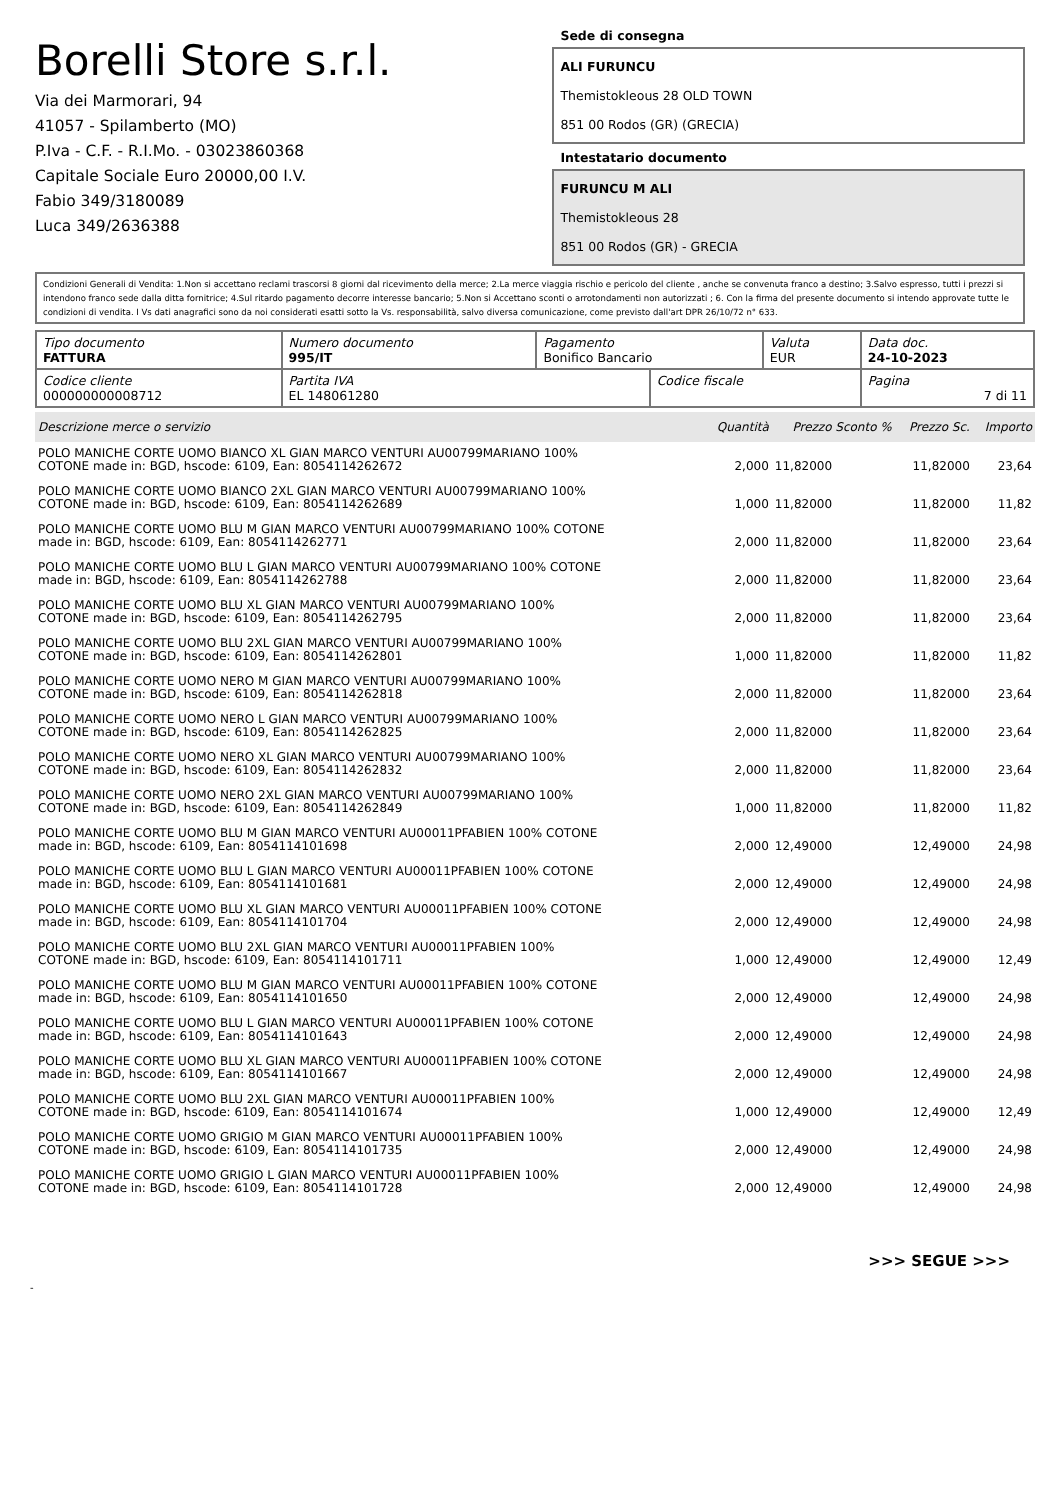Borelli Store s.r.l.
Via dei Marmorari, 94
41057 - Spilamberto (MO)
P.Iva - C.F. - R.I.Mo. - 03023860368
Capitale Sociale Euro 20000,00 I.V.
Fabio 349/3180089
Luca 349/2636388
Sede di consegna
ALI FURUNCU
Themistokleous 28 OLD TOWN
851 00 Rodos (GR) (GRECIA)
Intestatario documento
FURUNCU M ALI
Themistokleous 28
851 00 Rodos (GR) - GRECIA
Condizioni Generali di Vendita: 1.Non si accettano reclami trascorsi 8 giorni dal ricevimento della merce; 2.La merce viaggia rischio e pericolo del cliente , anche se convenuta franco a destino; 3.Salvo espresso, tutti i prezzi si intendono franco sede dalla ditta fornitrice; 4.Sul ritardo pagamento decorre interesse bancario; 5.Non si Accettano sconti o arrotondamenti non autorizzati ; 6. Con la firma del presente documento si intendo approvate tutte le condizioni di vendita. I Vs dati anagrafici sono da noi considerati esatti sotto la Vs. responsabilità, salvo diversa comunicazione, come previsto dall'art DPR 26/10/72 n° 633.
| Tipo documento FATTURA | Numero documento 995/IT | Pagamento Bonifico Bancario | | Valuta EUR | Data doc. 24-10-2023 |
| Codice cliente 000000000008712 | Partita IVA EL 148061280 | | Codice fiscale | | Pagina 7 di 11 |
| Descrizione merce o servizio | Quantità | Prezzo Sconto % | Prezzo Sc. | Importo |
| --- | --- | --- | --- | --- |
| POLO MANICHE CORTE UOMO BIANCO XL GIAN MARCO VENTURI AU00799MARIANO 100% COTONE made in: BGD, hscode: 6109, Ean: 8054114262672 | 2,000 | 11,82000 | 11,82000 | 23,64 |
| POLO MANICHE CORTE UOMO BIANCO 2XL GIAN MARCO VENTURI AU00799MARIANO 100% COTONE made in: BGD, hscode: 6109, Ean: 8054114262689 | 1,000 | 11,82000 | 11,82000 | 11,82 |
| POLO MANICHE CORTE UOMO BLU M GIAN MARCO VENTURI AU00799MARIANO 100% COTONE made in: BGD, hscode: 6109, Ean: 8054114262771 | 2,000 | 11,82000 | 11,82000 | 23,64 |
| POLO MANICHE CORTE UOMO BLU L GIAN MARCO VENTURI AU00799MARIANO 100% COTONE made in: BGD, hscode: 6109, Ean: 8054114262788 | 2,000 | 11,82000 | 11,82000 | 23,64 |
| POLO MANICHE CORTE UOMO BLU XL GIAN MARCO VENTURI AU00799MARIANO 100% COTONE made in: BGD, hscode: 6109, Ean: 8054114262795 | 2,000 | 11,82000 | 11,82000 | 23,64 |
| POLO MANICHE CORTE UOMO BLU 2XL GIAN MARCO VENTURI AU00799MARIANO 100% COTONE made in: BGD, hscode: 6109, Ean: 8054114262801 | 1,000 | 11,82000 | 11,82000 | 11,82 |
| POLO MANICHE CORTE UOMO NERO M GIAN MARCO VENTURI AU00799MARIANO 100% COTONE made in: BGD, hscode: 6109, Ean: 8054114262818 | 2,000 | 11,82000 | 11,82000 | 23,64 |
| POLO MANICHE CORTE UOMO NERO L GIAN MARCO VENTURI AU00799MARIANO 100% COTONE made in: BGD, hscode: 6109, Ean: 8054114262825 | 2,000 | 11,82000 | 11,82000 | 23,64 |
| POLO MANICHE CORTE UOMO NERO XL GIAN MARCO VENTURI AU00799MARIANO 100% COTONE made in: BGD, hscode: 6109, Ean: 8054114262832 | 2,000 | 11,82000 | 11,82000 | 23,64 |
| POLO MANICHE CORTE UOMO NERO 2XL GIAN MARCO VENTURI AU00799MARIANO 100% COTONE made in: BGD, hscode: 6109, Ean: 8054114262849 | 1,000 | 11,82000 | 11,82000 | 11,82 |
| POLO MANICHE CORTE UOMO BLU M GIAN MARCO VENTURI AU00011PFABIEN 100% COTONE made in: BGD, hscode: 6109, Ean: 8054114101698 | 2,000 | 12,49000 | 12,49000 | 24,98 |
| POLO MANICHE CORTE UOMO BLU L GIAN MARCO VENTURI AU00011PFABIEN 100% COTONE made in: BGD, hscode: 6109, Ean: 8054114101681 | 2,000 | 12,49000 | 12,49000 | 24,98 |
| POLO MANICHE CORTE UOMO BLU XL GIAN MARCO VENTURI AU00011PFABIEN 100% COTONE made in: BGD, hscode: 6109, Ean: 8054114101704 | 2,000 | 12,49000 | 12,49000 | 24,98 |
| POLO MANICHE CORTE UOMO BLU 2XL GIAN MARCO VENTURI AU00011PFABIEN 100% COTONE made in: BGD, hscode: 6109, Ean: 8054114101711 | 1,000 | 12,49000 | 12,49000 | 12,49 |
| POLO MANICHE CORTE UOMO BLU M GIAN MARCO VENTURI AU00011PFABIEN 100% COTONE made in: BGD, hscode: 6109, Ean: 8054114101650 | 2,000 | 12,49000 | 12,49000 | 24,98 |
| POLO MANICHE CORTE UOMO BLU L GIAN MARCO VENTURI AU00011PFABIEN 100% COTONE made in: BGD, hscode: 6109, Ean: 8054114101643 | 2,000 | 12,49000 | 12,49000 | 24,98 |
| POLO MANICHE CORTE UOMO BLU XL GIAN MARCO VENTURI AU00011PFABIEN 100% COTONE made in: BGD, hscode: 6109, Ean: 8054114101667 | 2,000 | 12,49000 | 12,49000 | 24,98 |
| POLO MANICHE CORTE UOMO BLU 2XL GIAN MARCO VENTURI AU00011PFABIEN 100% COTONE made in: BGD, hscode: 6109, Ean: 8054114101674 | 1,000 | 12,49000 | 12,49000 | 12,49 |
| POLO MANICHE CORTE UOMO GRIGIO M GIAN MARCO VENTURI AU00011PFABIEN 100% COTONE made in: BGD, hscode: 6109, Ean: 8054114101735 | 2,000 | 12,49000 | 12,49000 | 24,98 |
| POLO MANICHE CORTE UOMO GRIGIO L GIAN MARCO VENTURI AU00011PFABIEN 100% COTONE made in: BGD, hscode: 6109, Ean: 8054114101728 | 2,000 | 12,49000 | 12,49000 | 24,98 |
>>> SEGUE >>>
-